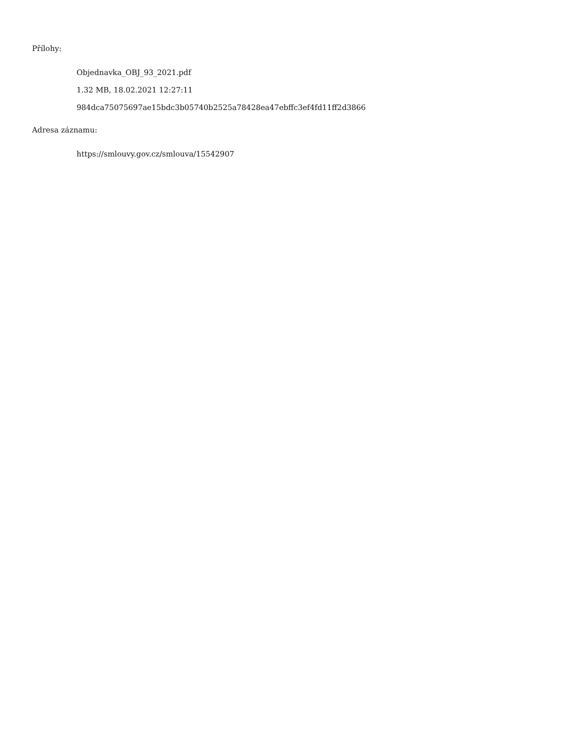Přílohy:
Objednavka_OBJ_93_2021.pdf
1.32 MB, 18.02.2021 12:27:11
984dca75075697ae15bdc3b05740b2525a78428ea47ebffc3ef4fd11ff2d3866
Adresa záznamu:
https://smlouvy.gov.cz/smlouva/15542907